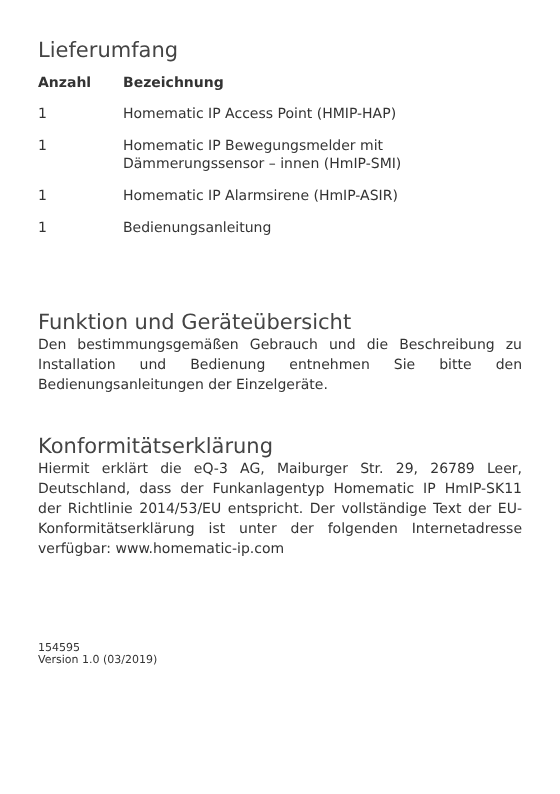Lieferumfang
| Anzahl | Bezeichnung |
| --- | --- |
| 1 | Homematic IP Access Point (HMIP-HAP) |
| 1 | Homematic IP Bewegungsmelder mit Dämmerungssensor – innen (HmIP-SMI) |
| 1 | Homematic IP Alarmsirene (HmIP-ASIR) |
| 1 | Bedienungsanleitung |
Funktion und Geräteübersicht
Den bestimmungsgemäßen Gebrauch und die Beschreibung zu Installation und Bedienung entnehmen Sie bitte den Bedienungsanleitungen der Einzelgeräte.
Konformitätserklärung
Hiermit erklärt die eQ-3 AG, Maiburger Str. 29, 26789 Leer, Deutschland, dass der Funkanlagentyp Homematic IP HmIP-SK11 der Richtlinie 2014/53/EU entspricht. Der vollständige Text der EU-Konformitätserklärung ist unter der folgenden Internetadresse verfügbar: www.homematic-ip.com
154595
Version 1.0 (03/2019)